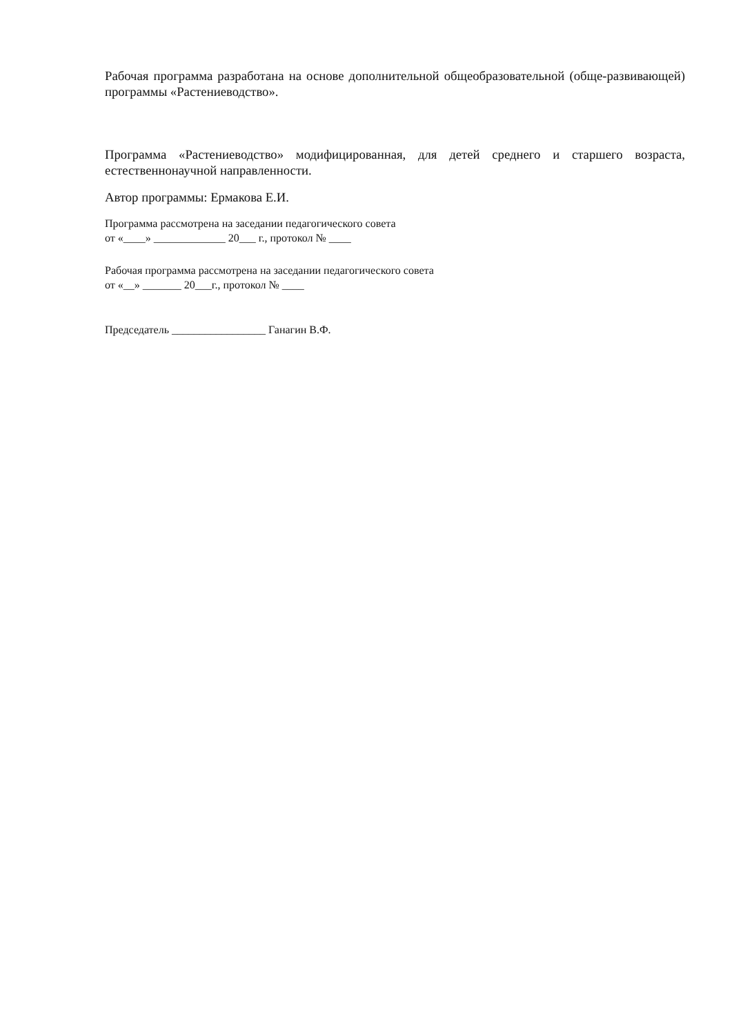Рабочая программа разработана на основе дополнительной общеобразовательной (обще-развивающей) программы «Растениеводство».
Программа «Растениеводство» модифицированная, для детей среднего и старшего возраста, естественнонаучной направленности.
Автор программы: Ермакова Е.И.
Программа рассмотрена на заседании педагогического совета
от «____» _____________ 20___ г., протокол № ____
Рабочая программа рассмотрена на заседании педагогического совета
от «__» _______ 20___г., протокол № ____
Председатель _________________ Ганагин В.Ф.